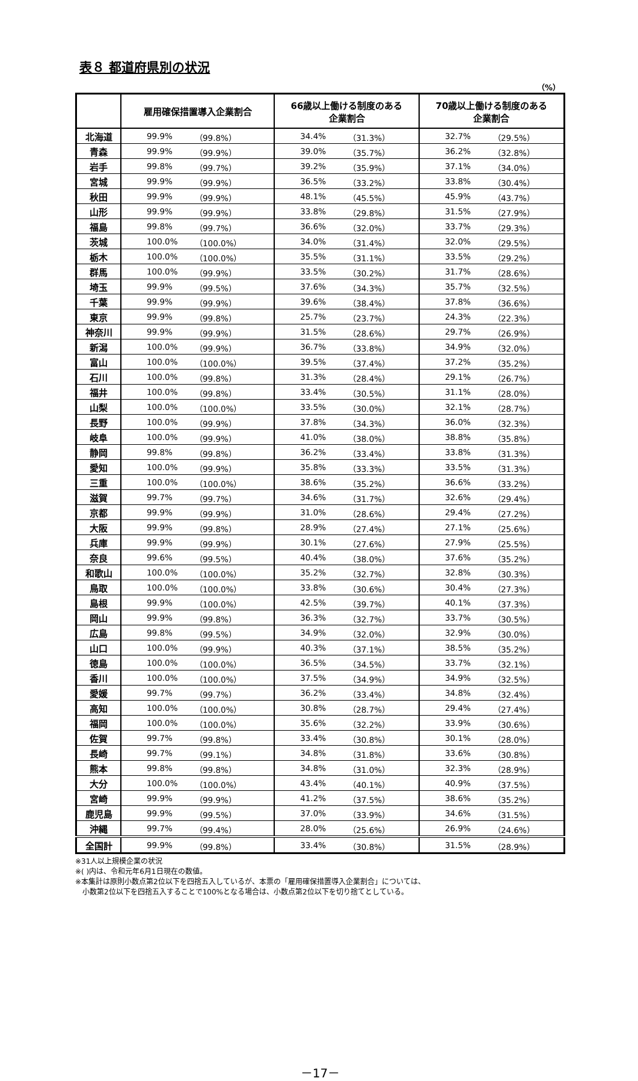表８ 都道府県別の状況
（%）
| | 雇用確保措置導入企業割合 | | 66歳以上働ける制度のある 企業割合 | | 70歳以上働ける制度のある 企業割合 | |
| --- | --- | --- | --- | --- | --- | --- |
| 北海道 | 99.9% | （99.8%） | 34.4% | （31.3%） | 32.7% | （29.5%） |
| 青森 | 99.9% | （99.9%） | 39.0% | （35.7%） | 36.2% | （32.8%） |
| 岩手 | 99.8% | （99.7%） | 39.2% | （35.9%） | 37.1% | （34.0%） |
| 宮城 | 99.9% | （99.9%） | 36.5% | （33.2%） | 33.8% | （30.4%） |
| 秋田 | 99.9% | （99.9%） | 48.1% | （45.5%） | 45.9% | （43.7%） |
| 山形 | 99.9% | （99.9%） | 33.8% | （29.8%） | 31.5% | （27.9%） |
| 福島 | 99.8% | （99.7%） | 36.6% | （32.0%） | 33.7% | （29.3%） |
| 茨城 | 100.0% | （100.0%） | 34.0% | （31.4%） | 32.0% | （29.5%） |
| 栃木 | 100.0% | （100.0%） | 35.5% | （31.1%） | 33.5% | （29.2%） |
| 群馬 | 100.0% | （99.9%） | 33.5% | （30.2%） | 31.7% | （28.6%） |
| 埼玉 | 99.9% | （99.5%） | 37.6% | （34.3%） | 35.7% | （32.5%） |
| 千葉 | 99.9% | （99.9%） | 39.6% | （38.4%） | 37.8% | （36.6%） |
| 東京 | 99.9% | （99.8%） | 25.7% | （23.7%） | 24.3% | （22.3%） |
| 神奈川 | 99.9% | （99.9%） | 31.5% | （28.6%） | 29.7% | （26.9%） |
| 新潟 | 100.0% | （99.9%） | 36.7% | （33.8%） | 34.9% | （32.0%） |
| 富山 | 100.0% | （100.0%） | 39.5% | （37.4%） | 37.2% | （35.2%） |
| 石川 | 100.0% | （99.8%） | 31.3% | （28.4%） | 29.1% | （26.7%） |
| 福井 | 100.0% | （99.8%） | 33.4% | （30.5%） | 31.1% | （28.0%） |
| 山梨 | 100.0% | （100.0%） | 33.5% | （30.0%） | 32.1% | （28.7%） |
| 長野 | 100.0% | （99.9%） | 37.8% | （34.3%） | 36.0% | （32.3%） |
| 岐阜 | 100.0% | （99.9%） | 41.0% | （38.0%） | 38.8% | （35.8%） |
| 静岡 | 99.8% | （99.8%） | 36.2% | （33.4%） | 33.8% | （31.3%） |
| 愛知 | 100.0% | （99.9%） | 35.8% | （33.3%） | 33.5% | （31.3%） |
| 三重 | 100.0% | （100.0%） | 38.6% | （35.2%） | 36.6% | （33.2%） |
| 滋賀 | 99.7% | （99.7%） | 34.6% | （31.7%） | 32.6% | （29.4%） |
| 京都 | 99.9% | （99.9%） | 31.0% | （28.6%） | 29.4% | （27.2%） |
| 大阪 | 99.9% | （99.8%） | 28.9% | （27.4%） | 27.1% | （25.6%） |
| 兵庫 | 99.9% | （99.9%） | 30.1% | （27.6%） | 27.9% | （25.5%） |
| 奈良 | 99.6% | （99.5%） | 40.4% | （38.0%） | 37.6% | （35.2%） |
| 和歌山 | 100.0% | （100.0%） | 35.2% | （32.7%） | 32.8% | （30.3%） |
| 鳥取 | 100.0% | （100.0%） | 33.8% | （30.6%） | 30.4% | （27.3%） |
| 島根 | 99.9% | （100.0%） | 42.5% | （39.7%） | 40.1% | （37.3%） |
| 岡山 | 99.9% | （99.8%） | 36.3% | （32.7%） | 33.7% | （30.5%） |
| 広島 | 99.8% | （99.5%） | 34.9% | （32.0%） | 32.9% | （30.0%） |
| 山口 | 100.0% | （99.9%） | 40.3% | （37.1%） | 38.5% | （35.2%） |
| 徳島 | 100.0% | （100.0%） | 36.5% | （34.5%） | 33.7% | （32.1%） |
| 香川 | 100.0% | （100.0%） | 37.5% | （34.9%） | 34.9% | （32.5%） |
| 愛媛 | 99.7% | （99.7%） | 36.2% | （33.4%） | 34.8% | （32.4%） |
| 高知 | 100.0% | （100.0%） | 30.8% | （28.7%） | 29.4% | （27.4%） |
| 福岡 | 100.0% | （100.0%） | 35.6% | （32.2%） | 33.9% | （30.6%） |
| 佐賀 | 99.7% | （99.8%） | 33.4% | （30.8%） | 30.1% | （28.0%） |
| 長崎 | 99.7% | （99.1%） | 34.8% | （31.8%） | 33.6% | （30.8%） |
| 熊本 | 99.8% | （99.8%） | 34.8% | （31.0%） | 32.3% | （28.9%） |
| 大分 | 100.0% | （100.0%） | 43.4% | （40.1%） | 40.9% | （37.5%） |
| 宮崎 | 99.9% | （99.9%） | 41.2% | （37.5%） | 38.6% | （35.2%） |
| 鹿児島 | 99.9% | （99.5%） | 37.0% | （33.9%） | 34.6% | （31.5%） |
| 沖縄 | 99.7% | （99.4%） | 28.0% | （25.6%） | 26.9% | （24.6%） |
| 全国計 | 99.9% | （99.8%） | 33.4% | （30.8%） | 31.5% | （28.9%） |
※31人以上規模企業の状況
※( )内は、令和元年6月1日現在の数値。
※本集計は原則小数点第2位以下を四捨五入しているが、本票の「雇用確保措置導入企業割合」については、
　小数第2位以下を四捨五入することで100%となる場合は、小数点第2位以下を切り捨てとしている。
－17－